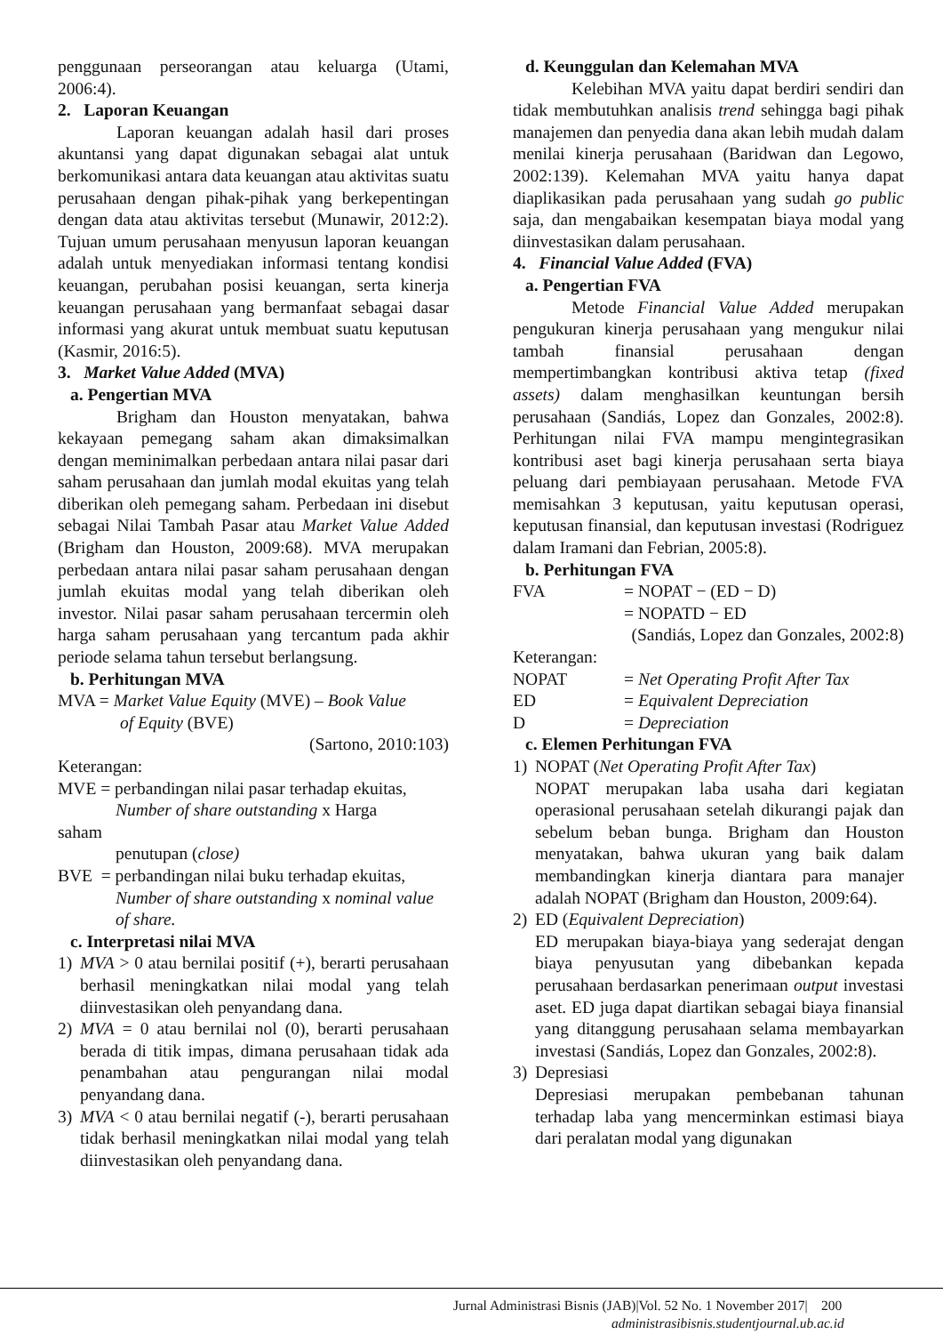penggunaan perseorangan atau keluarga (Utami, 2006:4).
2. Laporan Keuangan
Laporan keuangan adalah hasil dari proses akuntansi yang dapat digunakan sebagai alat untuk berkomunikasi antara data keuangan atau aktivitas suatu perusahaan dengan pihak-pihak yang berkepentingan dengan data atau aktivitas tersebut (Munawir, 2012:2). Tujuan umum perusahaan menyusun laporan keuangan adalah untuk menyediakan informasi tentang kondisi keuangan, perubahan posisi keuangan, serta kinerja keuangan perusahaan yang bermanfaat sebagai dasar informasi yang akurat untuk membuat suatu keputusan (Kasmir, 2016:5).
3. Market Value Added (MVA)
a. Pengertian MVA
Brigham dan Houston menyatakan, bahwa kekayaan pemegang saham akan dimaksimalkan dengan meminimalkan perbedaan antara nilai pasar dari saham perusahaan dan jumlah modal ekuitas yang telah diberikan oleh pemegang saham. Perbedaan ini disebut sebagai Nilai Tambah Pasar atau Market Value Added (Brigham dan Houston, 2009:68). MVA merupakan perbedaan antara nilai pasar saham perusahaan dengan jumlah ekuitas modal yang telah diberikan oleh investor. Nilai pasar saham perusahaan tercermin oleh harga saham perusahaan yang tercantum pada akhir periode selama tahun tersebut berlangsung.
b. Perhitungan MVA
MVA = Market Value Equity (MVE) – Book Value
of Equity (BVE)
(Sartono, 2010:103)
Keterangan:
MVE = perbandingan nilai pasar terhadap ekuitas,
Number of share outstanding x Harga
saham
penutupan (close)
BVE = perbandingan nilai buku terhadap ekuitas,
Number of share outstanding x nominal value of share.
c. Interpretasi nilai MVA
1) MVA > 0 atau bernilai positif (+), berarti perusahaan berhasil meningkatkan nilai modal yang telah diinvestasikan oleh penyandang dana.
2) MVA = 0 atau bernilai nol (0), berarti perusahaan berada di titik impas, dimana perusahaan tidak ada penambahan atau pengurangan nilai modal penyandang dana.
3) MVA < 0 atau bernilai negatif (-), berarti perusahaan tidak berhasil meningkatkan nilai modal yang telah diinvestasikan oleh penyandang dana.
d. Keunggulan dan Kelemahan MVA
Kelebihan MVA yaitu dapat berdiri sendiri dan tidak membutuhkan analisis trend sehingga bagi pihak manajemen dan penyedia dana akan lebih mudah dalam menilai kinerja perusahaan (Baridwan dan Legowo, 2002:139). Kelemahan MVA yaitu hanya dapat diaplikasikan pada perusahaan yang sudah go public saja, dan mengabaikan kesempatan biaya modal yang diinvestasikan dalam perusahaan.
4. Financial Value Added (FVA)
a. Pengertian FVA
Metode Financial Value Added merupakan pengukuran kinerja perusahaan yang mengukur nilai tambah finansial perusahaan dengan mempertimbangkan kontribusi aktiva tetap (fixed assets) dalam menghasilkan keuntungan bersih perusahaan (Sandiás, Lopez dan Gonzales, 2002:8). Perhitungan nilai FVA mampu mengintegrasikan kontribusi aset bagi kinerja perusahaan serta biaya peluang dari pembiayaan perusahaan. Metode FVA memisahkan 3 keputusan, yaitu keputusan operasi, keputusan finansial, dan keputusan investasi (Rodriguez dalam Iramani dan Febrian, 2005:8).
b. Perhitungan FVA
FVA = NOPAT − (ED − D)
= NOPATD − ED
(Sandiás, Lopez dan Gonzales, 2002:8)
Keterangan:
NOPAT = Net Operating Profit After Tax
ED = Equivalent Depreciation
D = Depreciation
c. Elemen Perhitungan FVA
1) NOPAT (Net Operating Profit After Tax)
NOPAT merupakan laba usaha dari kegiatan operasional perusahaan setelah dikurangi pajak dan sebelum beban bunga. Brigham dan Houston menyatakan, bahwa ukuran yang baik dalam membandingkan kinerja diantara para manajer adalah NOPAT (Brigham dan Houston, 2009:64).
2) ED (Equivalent Depreciation)
ED merupakan biaya-biaya yang sederajat dengan biaya penyusutan yang dibebankan kepada perusahaan berdasarkan penerimaan output investasi aset. ED juga dapat diartikan sebagai biaya finansial yang ditanggung perusahaan selama membayarkan investasi (Sandiás, Lopez dan Gonzales, 2002:8).
3) Depresiasi
Depresiasi merupakan pembebanan tahunan terhadap laba yang mencerminkan estimasi biaya dari peralatan modal yang digunakan
Jurnal Administrasi Bisnis (JAB)|Vol. 52 No. 1 November 2017| 200
administrasibisnis.studentjournal.ub.ac.id